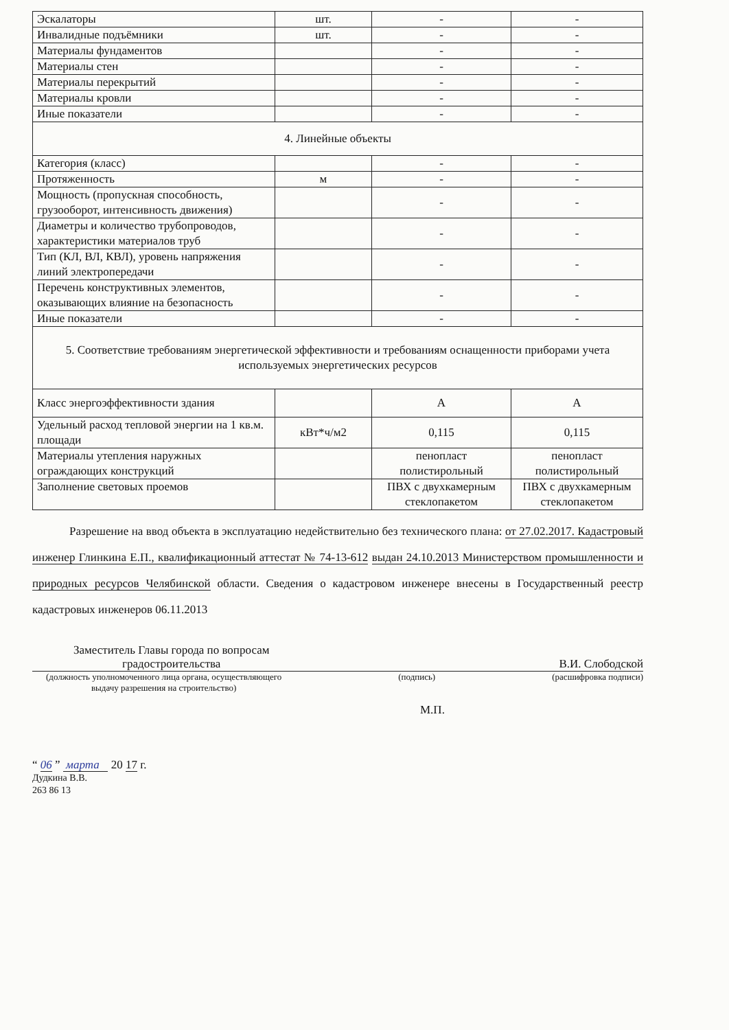| Эскалаторы | шт. | - | - |
| Инвалидные подъёмники | шт. | - | - |
| Материалы фундаментов | | - | - |
| Материалы стен | | - | - |
| Материалы перекрытий | | - | - |
| Материалы кровли | | - | - |
| Иные показатели | | - | - |
| 4. Линейные объекты | | | |
| Категория (класс) | | - | - |
| Протяженность | м | - | - |
| Мощность (пропускная способность, грузооборот, интенсивность движения) | | - | - |
| Диаметры и количество трубопроводов, характеристики материалов труб | | - | - |
| Тип (КЛ, ВЛ, КВЛ), уровень напряжения линий электропередачи | | - | - |
| Перечень конструктивных элементов, оказывающих влияние на безопасность | | - | - |
| Иные показатели | | - | - |
| 5. Соответствие требованиям энергетической эффективности и требованиям оснащенности приборами учета используемых энергетических ресурсов | | | |
| Класс энергоэффективности здания | | А | А |
| Удельный расход тепловой энергии на 1 кв.м. площади | кВт*ч/м2 | 0,115 | 0,115 |
| Материалы утепления наружных ограждающих конструкций | | пенопласт полистирольный | пенопласт полистирольный |
| Заполнение световых проемов | | ПВХ с двухкамерным стеклопакетом | ПВХ с двухкамерным стеклопакетом |
Разрешение на ввод объекта в эксплуатацию недействительно без технического плана: от 27.02.2017. Кадастровый инженер Глинкина Е.П., квалификационный аттестат № 74-13-612 выдан 24.10.2013 Министерством промышленности и природных ресурсов Челябинской области. Сведения о кадастровом инженере внесены в Государственный реестр кадастровых инженеров 06.11.2013
Заместитель Главы города по вопросам
градостроительства В.И. Слободской
(должность уполномоченного лица органа, осуществляющего
выдачу разрешения на строительство) (подпись) (расшифровка подписи)
М.П.
“ 06 ” марта 20 17 г.
Дудкина В.В.
263 86 13